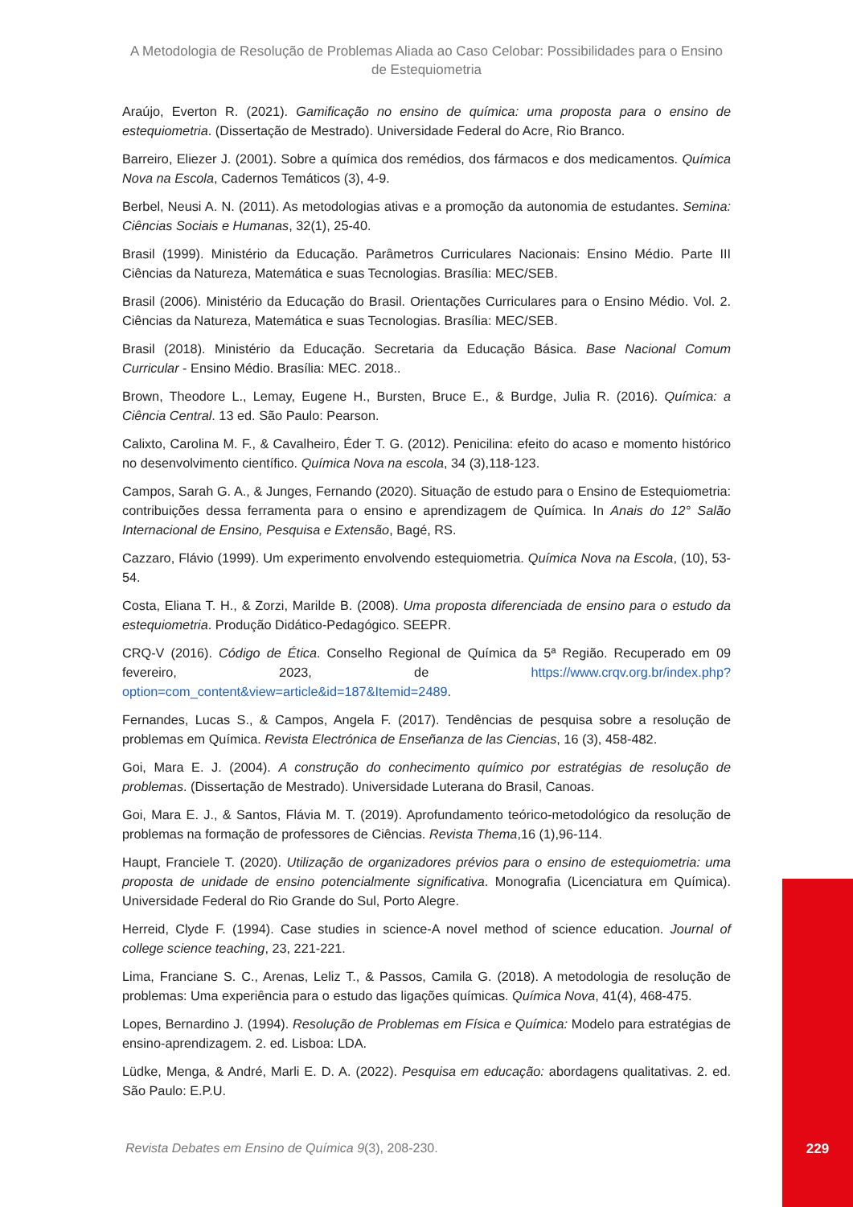A Metodologia de Resolução de Problemas Aliada ao Caso Celobar: Possibilidades para o Ensino de Estequiometria
Araújo, Everton R. (2021). Gamificação no ensino de química: uma proposta para o ensino de estequiometria. (Dissertação de Mestrado). Universidade Federal do Acre, Rio Branco.
Barreiro, Eliezer J. (2001). Sobre a química dos remédios, dos fármacos e dos medicamentos. Química Nova na Escola, Cadernos Temáticos (3), 4-9.
Berbel, Neusi A. N. (2011). As metodologias ativas e a promoção da autonomia de estudantes. Semina: Ciências Sociais e Humanas, 32(1), 25-40.
Brasil (1999). Ministério da Educação. Parâmetros Curriculares Nacionais: Ensino Médio. Parte III Ciências da Natureza, Matemática e suas Tecnologias. Brasília: MEC/SEB.
Brasil (2006). Ministério da Educação do Brasil. Orientações Curriculares para o Ensino Médio. Vol. 2. Ciências da Natureza, Matemática e suas Tecnologias. Brasília: MEC/SEB.
Brasil (2018). Ministério da Educação. Secretaria da Educação Básica. Base Nacional Comum Curricular - Ensino Médio. Brasília: MEC. 2018..
Brown, Theodore L., Lemay, Eugene H., Bursten, Bruce E., & Burdge, Julia R. (2016). Química: a Ciência Central. 13 ed. São Paulo: Pearson.
Calixto, Carolina M. F., & Cavalheiro, Éder T. G. (2012). Penicilina: efeito do acaso e momento histórico no desenvolvimento científico. Química Nova na escola, 34 (3),118-123.
Campos, Sarah G. A., & Junges, Fernando (2020). Situação de estudo para o Ensino de Estequiometria: contribuições dessa ferramenta para o ensino e aprendizagem de Química. In Anais do 12° Salão Internacional de Ensino, Pesquisa e Extensão, Bagé, RS.
Cazzaro, Flávio (1999). Um experimento envolvendo estequiometria. Química Nova na Escola, (10), 53-54.
Costa, Eliana T. H., & Zorzi, Marilde B. (2008). Uma proposta diferenciada de ensino para o estudo da estequiometria. Produção Didático-Pedagógico. SEEPR.
CRQ-V (2016). Código de Ética. Conselho Regional de Química da 5ª Região. Recuperado em 09 fevereiro, 2023, de https://www.crqv.org.br/index.php?option=com_content&view=article&id=187&Itemid=2489.
Fernandes, Lucas S., & Campos, Angela F. (2017). Tendências de pesquisa sobre a resolução de problemas em Química. Revista Electrónica de Enseñanza de las Ciencias, 16 (3), 458-482.
Goi, Mara E. J. (2004). A construção do conhecimento químico por estratégias de resolução de problemas. (Dissertação de Mestrado). Universidade Luterana do Brasil, Canoas.
Goi, Mara E. J., & Santos, Flávia M. T. (2019). Aprofundamento teórico-metodológico da resolução de problemas na formação de professores de Ciências. Revista Thema,16 (1),96-114.
Haupt, Franciele T. (2020). Utilização de organizadores prévios para o ensino de estequiometria: uma proposta de unidade de ensino potencialmente significativa. Monografia (Licenciatura em Química). Universidade Federal do Rio Grande do Sul, Porto Alegre.
Herreid, Clyde F. (1994). Case studies in science-A novel method of science education. Journal of college science teaching, 23, 221-221.
Lima, Franciane S. C., Arenas, Leliz T., & Passos, Camila G. (2018). A metodologia de resolução de problemas: Uma experiência para o estudo das ligações químicas. Química Nova, 41(4), 468-475.
Lopes, Bernardino J. (1994). Resolução de Problemas em Física e Química: Modelo para estratégias de ensino-aprendizagem. 2. ed. Lisboa: LDA.
Lüdke, Menga, & André, Marli E. D. A. (2022). Pesquisa em educação: abordagens qualitativas. 2. ed. São Paulo: E.P.U.
Revista Debates em Ensino de Química 9(3), 208-230.
229